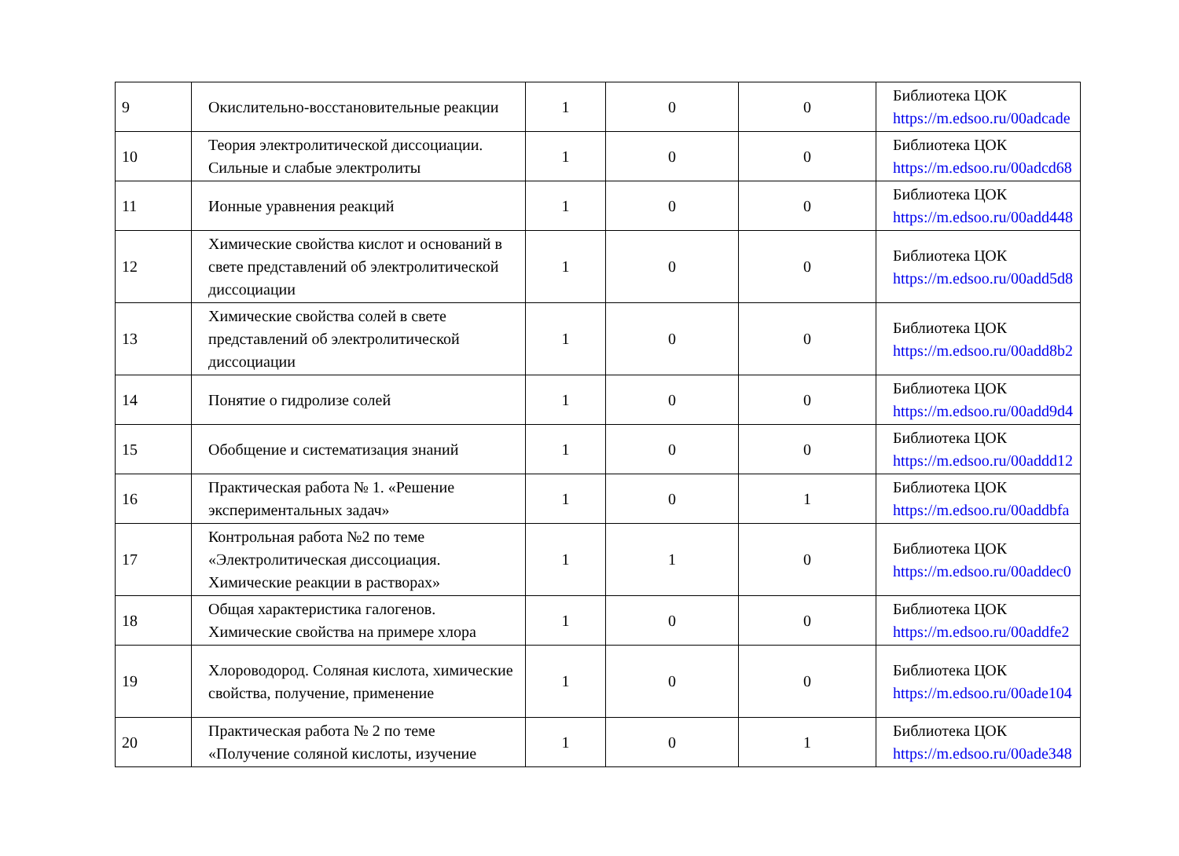| 9 | Окислительно-восстановительные реакции | 1 | 0 | 0 | Библиотека ЦОК https://m.edsoo.ru/00adcade |
| 10 | Теория электролитической диссоциации. Сильные и слабые электролиты | 1 | 0 | 0 | Библиотека ЦОК https://m.edsoo.ru/00adcd68 |
| 11 | Ионные уравнения реакций | 1 | 0 | 0 | Библиотека ЦОК https://m.edsoo.ru/00add448 |
| 12 | Химические свойства кислот и оснований в свете представлений об электролитической диссоциации | 1 | 0 | 0 | Библиотека ЦОК https://m.edsoo.ru/00add5d8 |
| 13 | Химические свойства солей в свете представлений об электролитической диссоциации | 1 | 0 | 0 | Библиотека ЦОК https://m.edsoo.ru/00add8b2 |
| 14 | Понятие о гидролизе солей | 1 | 0 | 0 | Библиотека ЦОК https://m.edsoo.ru/00add9d4 |
| 15 | Обобщение и систематизация знаний | 1 | 0 | 0 | Библиотека ЦОК https://m.edsoo.ru/00addd12 |
| 16 | Практическая работа № 1. «Решение экспериментальных задач» | 1 | 0 | 1 | Библиотека ЦОК https://m.edsoo.ru/00addbfa |
| 17 | Контрольная работа №2 по теме «Электролитическая диссоциация. Химические реакции в растворах» | 1 | 1 | 0 | Библиотека ЦОК https://m.edsoo.ru/00addec0 |
| 18 | Общая характеристика галогенов. Химические свойства на примере хлора | 1 | 0 | 0 | Библиотека ЦОК https://m.edsoo.ru/00addfe2 |
| 19 | Хлороводород. Соляная кислота, химические свойства, получение, применение | 1 | 0 | 0 | Библиотека ЦОК https://m.edsoo.ru/00ade104 |
| 20 | Практическая работа № 2 по теме «Получение соляной кислоты, изучение | 1 | 0 | 1 | Библиотека ЦОК https://m.edsoo.ru/00ade348 |